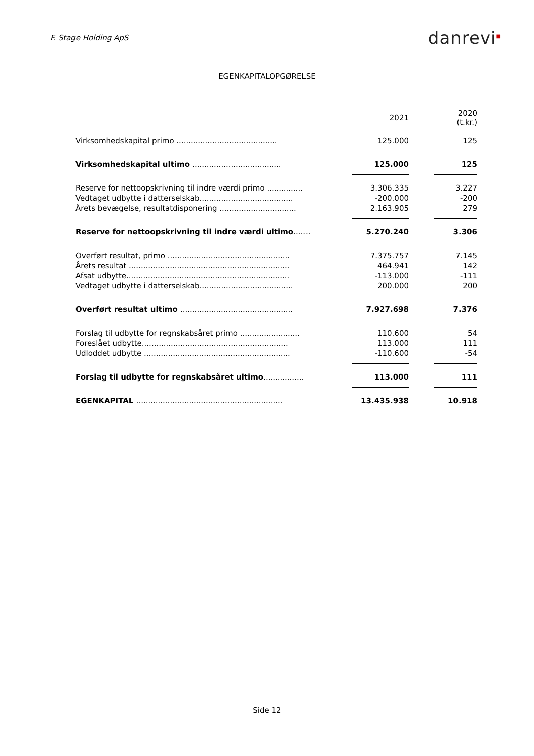F. Stage Holding ApS
danrevi<sup>■</sup>
EGENKAPITALOPGØRELSE
| | | 2021 | | 2020 (t.kr.) |
| --- | --- | --- | --- | --- |
| Virksomhedskapital primo .......................................... | | 125.000 | | 125 |
| Virksomhedskapital ultimo ..................................... | | 125.000 | | 125 |
| Reserve for nettoopskrivning til indre værdi primo ............... | | 3.306.335 | | 3.227 |
| Vedtaget udbytte i datterselskab....................................... | | -200.000 | | -200 |
| Årets bevægelse, resultatdisponering ................................ | | 2.163.905 | | 279 |
| Reserve for nettoopskrivning til indre værdi ultimo ....... | | 5.270.240 | | 3.306 |
| Overført resultat, primo ................................................... | | 7.375.757 | | 7.145 |
| Årets resultat ................................................................... | | 464.941 | | 142 |
| Afsat udbytte.................................................................... | | -113.000 | | -111 |
| Vedtaget udbytte i datterselskab....................................... | | 200.000 | | 200 |
| Overført resultat ultimo ............................................... | | 7.927.698 | | 7.376 |
| Forslag til udbytte for regnskabsåret primo ......................... | | 110.600 | | 54 |
| Foreslået udbytte............................................................. | | 113.000 | | 111 |
| Udloddet udbytte ............................................................. | | -110.600 | | -54 |
| Forslag til udbytte for regnskabsåret ultimo ................. | | 113.000 | | 111 |
| EGENKAPITAL ............................................................. | | 13.435.938 | | 10.918 |
Side 12